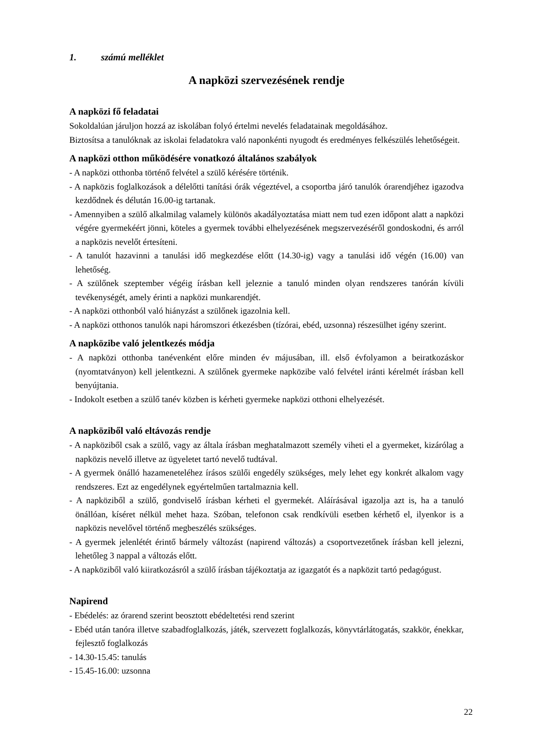1. számú melléklet
A napközi szervezésének rendje
A napközi fő feladatai
Sokoldalúan járuljon hozzá az iskolában folyó értelmi nevelés feladatainak megoldásához.
Biztosítsa a tanulóknak az iskolai feladatokra való naponkénti nyugodt és eredményes felkészülés lehetőségeit.
A napközi otthon működésére vonatkozó általános szabályok
- A napközi otthonba történő felvétel a szülő kérésére történik.
- A napközis foglalkozások a délelőtti tanítási órák végeztével, a csoportba járó tanulók órarendjéhez igazodva kezdődnek és délután 16.00-ig tartanak.
- Amennyiben a szülő alkalmilag valamely különös akadályoztatása miatt nem tud ezen időpont alatt a napközi végére gyermekéért jönni, köteles a gyermek további elhelyezésének megszervezéséről gondoskodni, és arról a napközis nevelőt értesíteni.
- A tanulót hazavinni a tanulási idő megkezdése előtt (14.30-ig) vagy a tanulási idő végén (16.00) van lehetőség.
- A szülőnek szeptember végéig írásban kell jeleznie a tanuló minden olyan rendszeres tanórán kívüli tevékenységét, amely érinti a napközi munkarendjét.
- A napközi otthonból való hiányzást a szülőnek igazolnia kell.
- A napközi otthonos tanulók napi háromszori étkezésben (tízórai, ebéd, uzsonna) részesülhet igény szerint.
A napközibe való jelentkezés módja
- A napközi otthonba tanévenként előre minden év májusában, ill. első évfolyamon a beiratkozáskor (nyomtatványon) kell jelentkezni. A szülőnek gyermeke napközibe való felvétel iránti kérelmét írásban kell benyújtania.
- Indokolt esetben a szülő tanév közben is kérheti gyermeke napközi otthoni elhelyezését.
A napköziből való eltávozás rendje
- A napköziből csak a szülő, vagy az általa írásban meghatalmazott személy viheti el a gyermeket, kizárólag a napközis nevelő illetve az ügyeletet tartó nevelő tudtával.
- A gyermek önálló hazameneteléhez írásos szülői engedély szükséges, mely lehet egy konkrét alkalom vagy rendszeres. Ezt az engedélynek egyértelműen tartalmaznia kell.
- A napköziből a szülő, gondviselő írásban kérheti el gyermekét. Aláírásával igazolja azt is, ha a tanuló önállóan, kíséret nélkül mehet haza. Szóban, telefonon csak rendkívüli esetben kérhető el, ilyenkor is a napközis nevelővel történő megbeszélés szükséges.
- A gyermek jelenlétét érintő bármely változást (napirend változás) a csoportvezetőnek írásban kell jelezni, lehetőleg 3 nappal a változás előtt.
- A napköziből való kiiratkozásról a szülő írásban tájékoztatja az igazgatót és a napközit tartó pedagógust.
Napirend
- Ebédelés: az órarend szerint beosztott ebédeltetési rend szerint
- Ebéd után tanóra illetve szabadfoglalkozás, játék, szervezett foglalkozás, könyvtárlátogatás, szakkör, énekkar, fejlesztő foglalkozás
- 14.30-15.45: tanulás
- 15.45-16.00: uzsonna
22